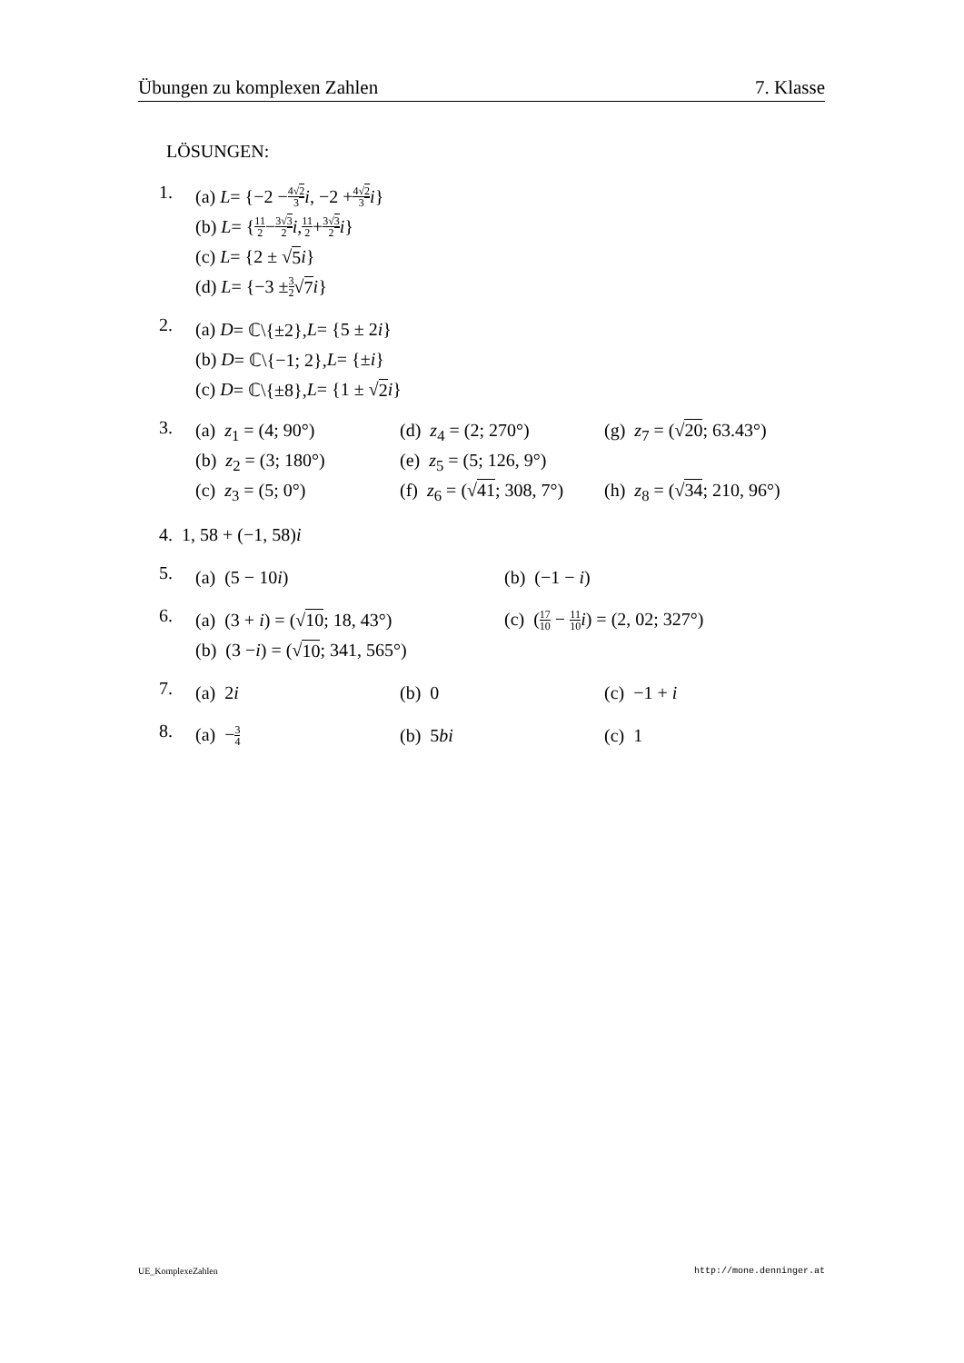Übungen zu komplexen Zahlen 7. Klasse
LÖSUNGEN:
1.
(a) L = {−2 − 4√2 3 i, −2 + 4√2 3 i }
(b) L = { 11 2 − 3√3 2 i, 11 2 + 3√3 2 i }
(c) L = {2 ± √ 5 i }
(d) L = {−3 ± 3 2 √ 7 i }
2.
(a) D = ℂ\{±2}, L = {5 ± 2 i }
(b) D = ℂ\{−1; 2}, L = {± i }
(c) D = ℂ\{±8}, L = {1 ± √ 2 i }
3.
(a) z<sub>1</sub> = (4; 90°) (d) z<sub>4</sub> = (2; 270°) (g) z<sub>7</sub> = (√20; 63.43°)
(b) z<sub>2</sub> = (3; 180°) (e) z<sub>5</sub> = (5; 126, 9°)
(c) z<sub>3</sub> = (5; 0°) (f) z<sub>6</sub> = (√41; 308, 7°) (h) z<sub>8</sub> = (√34; 210, 96°)
4. 1, 58 + (−1, 58) i
5.
(a) (5 − 10i) (b) (−1 − i)
6.
(a) (3 + i) = (√10; 18, 43°) (c) (17 10 − 11 10 i) = (2, 02; 327°)
(b) (3 − i) = (√ 10; 341, 565°)
7.
(a) 2i (b) 0 (c) −1 + i
8.
(a) −3 4 (b) 5bi (c) 1
UE_KomplexeZahlen http://mone.denninger.at